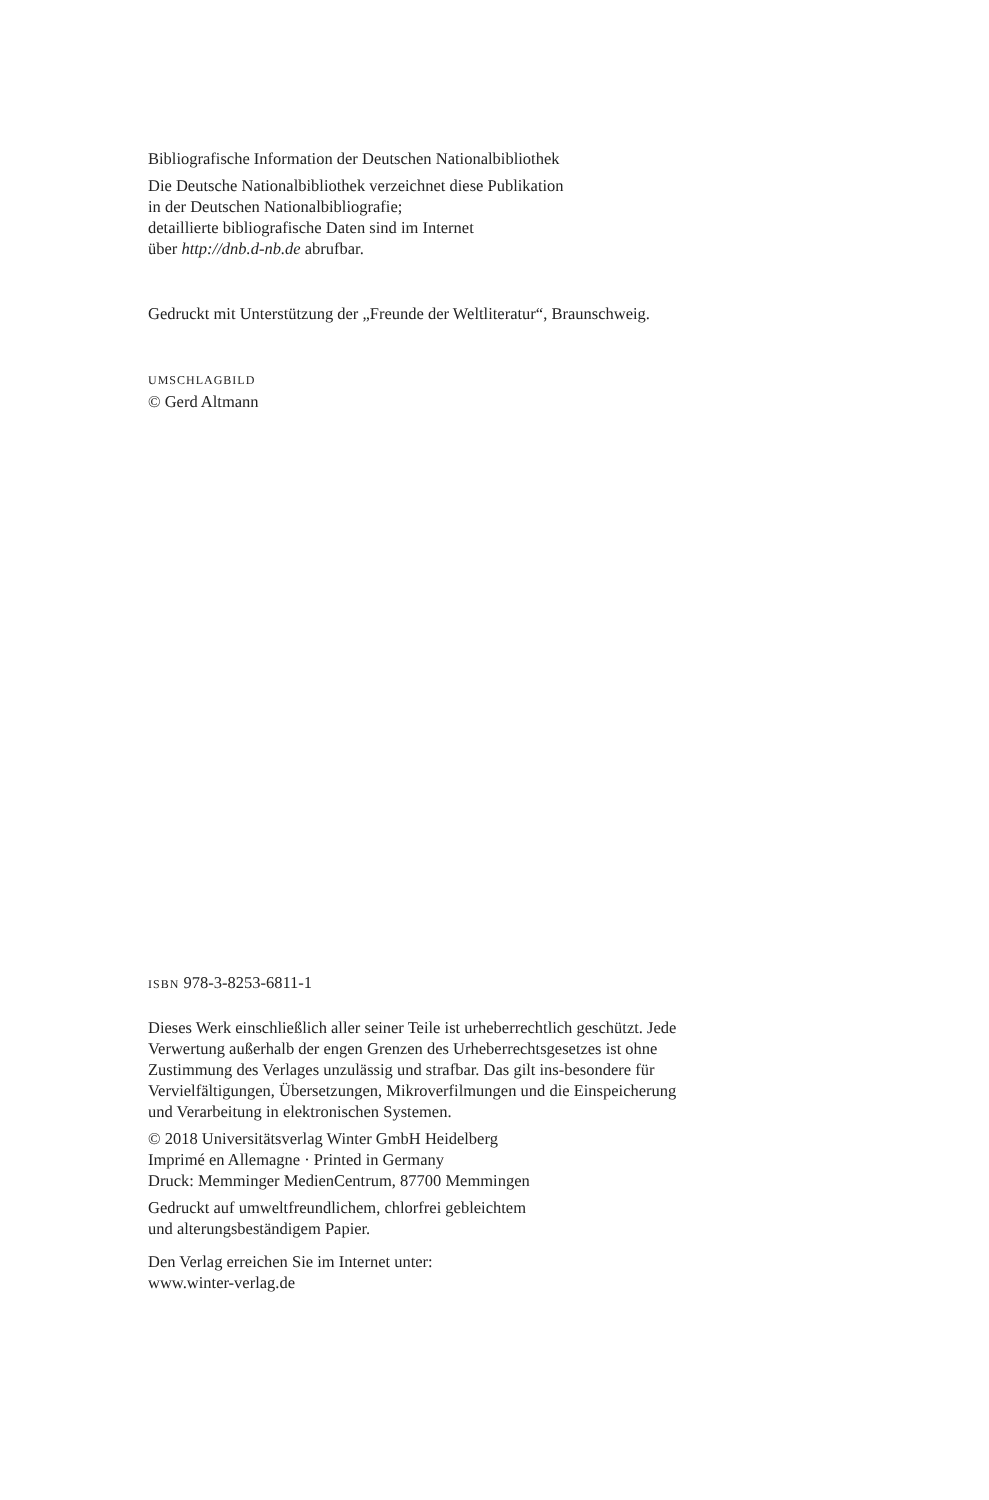Bibliografische Information der Deutschen Nationalbibliothek
Die Deutsche Nationalbibliothek verzeichnet diese Publikation
in der Deutschen Nationalbibliografie;
detaillierte bibliografische Daten sind im Internet
über http://dnb.d-nb.de abrufbar.
Gedruckt mit Unterstützung der „Freunde der Weltliteratur“, Braunschweig.
UMSCHLAGBILD
© Gerd Altmann
ISBN 978-3-8253-6811-1
Dieses Werk einschließlich aller seiner Teile ist urheberrechtlich geschützt. Jede
Verwertung außerhalb der engen Grenzen des Urheberrechtsgesetzes ist ohne
Zustimmung des Verlages unzulässig und strafbar. Das gilt ins-besondere für
Vervielfältigungen, Übersetzungen, Mikroverfilmungen und die Einspeicherung
und Verarbeitung in elektronischen Systemen.
© 2018 Universitätsverlag Winter GmbH Heidelberg
Imprimé en Allemagne · Printed in Germany
Druck: Memminger MedienCentrum, 87700 Memmingen
Gedruckt auf umweltfreundlichem, chlorfrei gebleichtem
und alterungsbeständigem Papier.
Den Verlag erreichen Sie im Internet unter:
www.winter-verlag.de